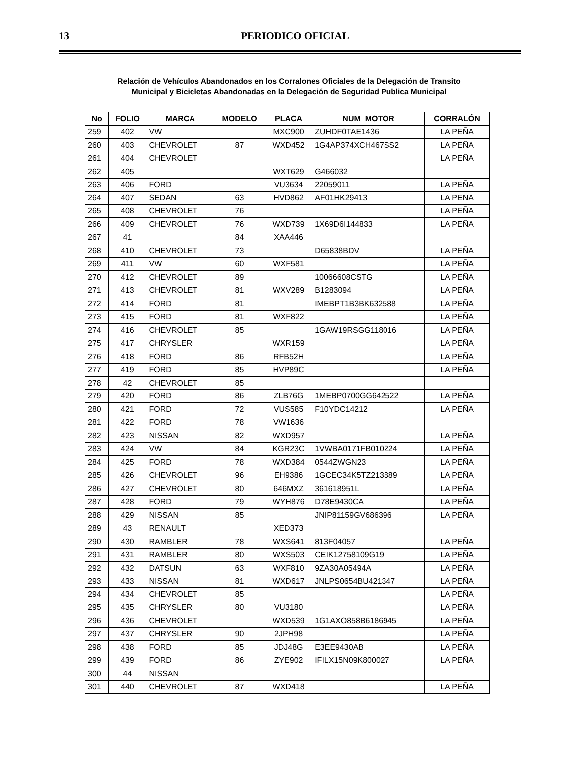13
PERIODICO OFICIAL
Relación de Vehículos Abandonados en los Corralones Oficiales de la Delegación de Transito
Municipal y Bicicletas Abandonadas en la Delegación de Seguridad Publica Municipal
| No | FOLIO | MARCA | MODELO | PLACA | NUM_MOTOR | CORRALÓN |
| --- | --- | --- | --- | --- | --- | --- |
| 259 | 402 | VW | | MXC900 | ZUHDF0TAE1436 | LA PEÑA |
| 260 | 403 | CHEVROLET | 87 | WXD452 | 1G4AP374XCH467SS2 | LA PEÑA |
| 261 | 404 | CHEVROLET | | | | LA PEÑA |
| 262 | 405 | | | WXT629 | G466032 | |
| 263 | 406 | FORD | | VU3634 | 22059011 | LA PEÑA |
| 264 | 407 | SEDAN | 63 | HVD862 | AF01HK29413 | LA PEÑA |
| 265 | 408 | CHEVROLET | 76 | | | LA PEÑA |
| 266 | 409 | CHEVROLET | 76 | WXD739 | 1X69D6I144833 | LA PEÑA |
| 267 | 41 | | 84 | XAA446 | | |
| 268 | 410 | CHEVROLET | 73 | | D65838BDV | LA PEÑA |
| 269 | 411 | VW | 60 | WXF581 | | LA PEÑA |
| 270 | 412 | CHEVROLET | 89 | | 10066608CSTG | LA PEÑA |
| 271 | 413 | CHEVROLET | 81 | WXV289 | B1283094 | LA PEÑA |
| 272 | 414 | FORD | 81 | | IMEBPT1B3BK632588 | LA PEÑA |
| 273 | 415 | FORD | 81 | WXF822 | | LA PEÑA |
| 274 | 416 | CHEVROLET | 85 | | 1GAW19RSGG118016 | LA PEÑA |
| 275 | 417 | CHRYSLER | | WXR159 | | LA PEÑA |
| 276 | 418 | FORD | 86 | RFB52H | | LA PEÑA |
| 277 | 419 | FORD | 85 | HVP89C | | LA PEÑA |
| 278 | 42 | CHEVROLET | 85 | | | |
| 279 | 420 | FORD | 86 | ZLB76G | 1MEBP0700GG642522 | LA PEÑA |
| 280 | 421 | FORD | 72 | VUS585 | F10YDC14212 | LA PEÑA |
| 281 | 422 | FORD | 78 | VW1636 | | |
| 282 | 423 | NISSAN | 82 | WXD957 | | LA PEÑA |
| 283 | 424 | VW | 84 | KGR23C | 1VWBA0171FB010224 | LA PEÑA |
| 284 | 425 | FORD | 78 | WXD384 | 0544ZWGN23 | LA PEÑA |
| 285 | 426 | CHEVROLET | 96 | EH9386 | 1GCEC34K5TZ213889 | LA PEÑA |
| 286 | 427 | CHEVROLET | 80 | 646MXZ | 361618951L | LA PEÑA |
| 287 | 428 | FORD | 79 | WYH876 | D78E9430CA | LA PEÑA |
| 288 | 429 | NISSAN | 85 | | JNIP81159GV686396 | LA PEÑA |
| 289 | 43 | RENAULT | | XED373 | | |
| 290 | 430 | RAMBLER | 78 | WXS641 | 813F04057 | LA PEÑA |
| 291 | 431 | RAMBLER | 80 | WXS503 | CEIK12758109G19 | LA PEÑA |
| 292 | 432 | DATSUN | 63 | WXF810 | 9ZA30A05494A | LA PEÑA |
| 293 | 433 | NISSAN | 81 | WXD617 | JNLPS0654BU421347 | LA PEÑA |
| 294 | 434 | CHEVROLET | 85 | | | LA PEÑA |
| 295 | 435 | CHRYSLER | 80 | VU3180 | | LA PEÑA |
| 296 | 436 | CHEVROLET | | WXD539 | 1G1AXO858B6186945 | LA PEÑA |
| 297 | 437 | CHRYSLER | 90 | 2JPH98 | | LA PEÑA |
| 298 | 438 | FORD | 85 | JDJ48G | E3EE9430AB | LA PEÑA |
| 299 | 439 | FORD | 86 | ZYE902 | IFILX15N09K800027 | LA PEÑA |
| 300 | 44 | NISSAN | | | | |
| 301 | 440 | CHEVROLET | 87 | WXD418 | | LA PEÑA |